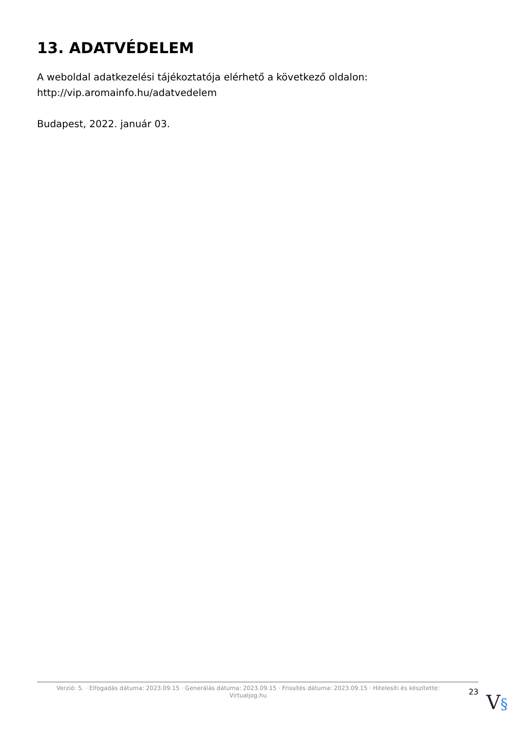13. ADATVÉDELEM
A weboldal adatkezelési tájékoztatója elérhető a következő oldalon: http://vip.aromainfo.hu/adatvedelem
Budapest, 2022. január 03.
Verzió: 5. · Elfogadás dátuma: 2023.09.15 · Generálás dátuma: 2023.09.15 · Frissítés dátuma: 2023.09.15 · Hitelesíti és készítette: Virtualjog.hu
23
V§